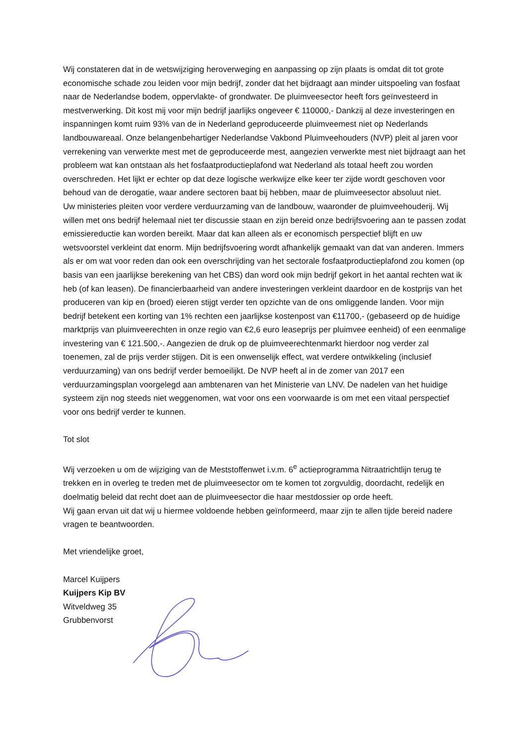Wij constateren dat in de wetswijziging heroverweging en aanpassing op zijn plaats is omdat dit tot grote economische schade zou leiden voor mijn bedrijf, zonder dat het bijdraagt aan minder uitspoeling van fosfaat naar de Nederlandse bodem, oppervlakte- of grondwater. De pluimveesector heeft fors geïnvesteerd in mestverwerking. Dit kost mij voor mijn bedrijf jaarlijks ongeveer € 110000,- Dankzij al deze investeringen en inspanningen komt ruim 93% van de in Nederland geproduceerde pluimveemest niet op Nederlands landbouwareaal. Onze belangenbehartiger Nederlandse Vakbond Pluimveehouders (NVP) pleit al jaren voor verrekening van verwerkte mest met de geproduceerde mest, aangezien verwerkte mest niet bijdraagt aan het probleem wat kan ontstaan als het fosfaatproductieplafond wat Nederland als totaal heeft zou worden overschreden. Het lijkt er echter op dat deze logische werkwijze elke keer ter zijde wordt geschoven voor behoud van de derogatie, waar andere sectoren baat bij hebben, maar de pluimveesector absoluut niet.
Uw ministeries pleiten voor verdere verduurzaming van de landbouw, waaronder de pluimveehouderij. Wij willen met ons bedrijf helemaal niet ter discussie staan en zijn bereid onze bedrijfsvoering aan te passen zodat emissiereductie kan worden bereikt. Maar dat kan alleen als er economisch perspectief blijft en uw wetsvoorstel verkleint dat enorm. Mijn bedrijfsvoering wordt afhankelijk gemaakt van dat van anderen. Immers als er om wat voor reden dan ook een overschrijding van het sectorale fosfaatproductieplafond zou komen (op basis van een jaarlijkse berekening van het CBS) dan word ook mijn bedrijf gekort in het aantal rechten wat ik heb (of kan leasen). De financierbaarheid van andere investeringen verkleint daardoor en de kostprijs van het produceren van kip en (broed) eieren stijgt verder ten opzichte van de ons omliggende landen. Voor mijn bedrijf betekent een korting van 1% rechten een jaarlijkse kostenpost van €11700,- (gebaseerd op de huidige marktprijs van pluimveerechten in onze regio van €2,6 euro leaseprijs per pluimvee eenheid) of een eenmalige investering van € 121.500,-. Aangezien de druk op de pluimveerechtenmarkt hierdoor nog verder zal toenemen, zal de prijs verder stijgen. Dit is een onwenselijk effect, wat verdere ontwikkeling (inclusief verduurzaming) van ons bedrijf verder bemoeilijkt. De NVP heeft al in de zomer van 2017 een verduurzamingsplan voorgelegd aan ambtenaren van het Ministerie van LNV. De nadelen van het huidige systeem zijn nog steeds niet weggenomen, wat voor ons een voorwaarde is om met een vitaal perspectief voor ons bedrijf verder te kunnen.
Tot slot
Wij verzoeken u om de wijziging van de Meststoffenwet i.v.m. 6<sup>e</sup> actieprogramma Nitraatrichtlijn terug te trekken en in overleg te treden met de pluimveesector om te komen tot zorgvuldig, doordacht, redelijk en doelmatig beleid dat recht doet aan de pluimveesector die haar mestdossier op orde heeft.
Wij gaan ervan uit dat wij u hiermee voldoende hebben geïnformeerd, maar zijn te allen tijde bereid nadere vragen te beantwoorden.
Met vriendelijke groet,
Marcel Kuijpers
Kuijpers Kip BV
Witveldweg 35
Grubbenvorst